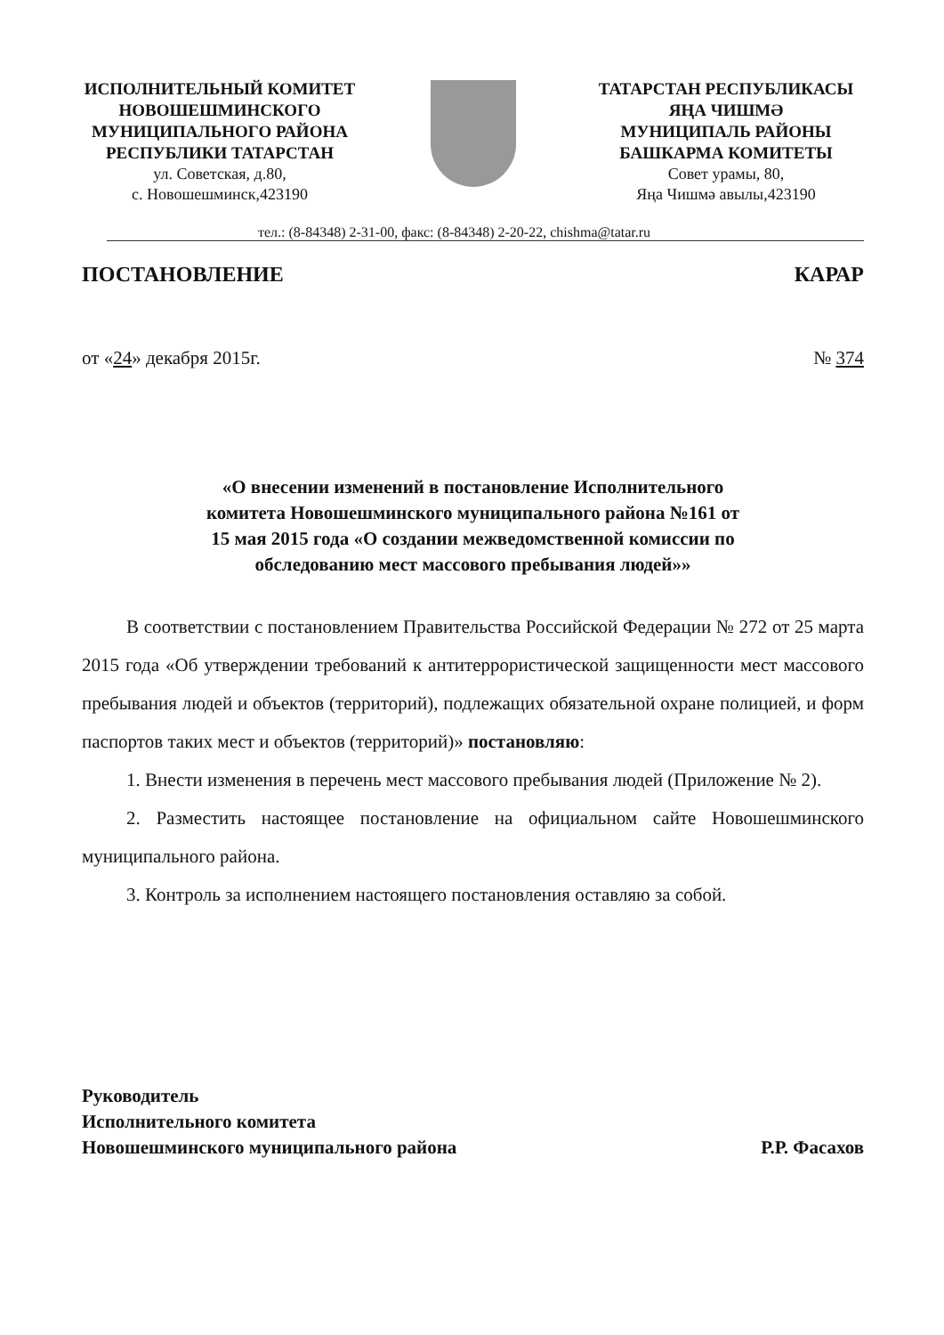ИСПОЛНИТЕЛЬНЫЙ КОМИТЕТ
НОВОШЕШМИНСКОГО
МУНИЦИПАЛЬНОГО РАЙОНА
РЕСПУБЛИКИ ТАТАРСТАН
ул. Советская, д.80,
с. Новошешминск,423190
ТАТАРСТАН РЕСПУБЛИКАСЫ
ЯҢА ЧИШМӘ
МУНИЦИПАЛЬ РАЙОНЫ
БАШКАРМА КОМИТЕТЫ
Совет урамы, 80,
Яңа Чишмә авылы,423190
тел.: (8-84348) 2-31-00, факс: (8-84348) 2-20-22, chishma@tatar.ru
ПОСТАНОВЛЕНИЕ КАРАР
от «24» декабря 2015г. № 374
«О внесении изменений в постановление Исполнительного
комитета Новошешминского муниципального района №161 от
15 мая 2015 года «О создании межведомственной комиссии по
обследованию мест массового пребывания людей»»
В соответствии с постановлением Правительства Российской Федерации № 272 от 25 марта 2015 года «Об утверждении требований к антитеррористической защищенности мест массового пребывания людей и объектов (территорий), подлежащих обязательной охране полицией, и форм паспортов таких мест и объектов (территорий)» постановляю:
1. Внести изменения в перечень мест массового пребывания людей (Приложение № 2).
2. Разместить настоящее постановление на официальном сайте Новошешминского муниципального района.
3. Контроль за исполнением настоящего постановления оставляю за собой.
Руководитель
Исполнительного комитета
Новошешминского муниципального района
Р.Р. Фасахов